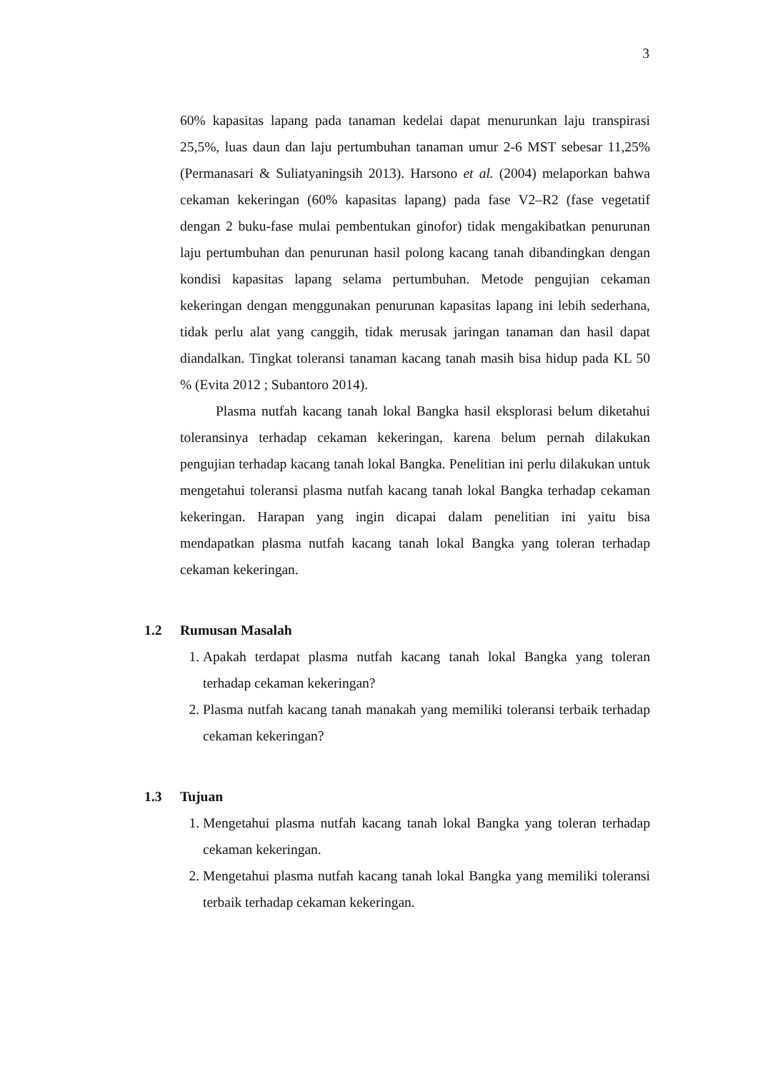3
60% kapasitas lapang pada tanaman kedelai dapat menurunkan laju transpirasi 25,5%, luas daun dan laju pertumbuhan tanaman umur 2-6 MST sebesar 11,25% (Permanasari & Suliatyaningsih 2013). Harsono et al. (2004) melaporkan bahwa cekaman kekeringan (60% kapasitas lapang) pada fase V2–R2 (fase vegetatif dengan 2 buku-fase mulai pembentukan ginofor) tidak mengakibatkan penurunan laju pertumbuhan dan penurunan hasil polong kacang tanah dibandingkan dengan kondisi kapasitas lapang selama pertumbuhan. Metode pengujian cekaman kekeringan dengan menggunakan penurunan kapasitas lapang ini lebih sederhana, tidak perlu alat yang canggih, tidak merusak jaringan tanaman dan hasil dapat diandalkan. Tingkat toleransi tanaman kacang tanah masih bisa hidup pada KL 50 % (Evita 2012 ; Subantoro 2014).
Plasma nutfah kacang tanah lokal Bangka hasil eksplorasi belum diketahui toleransinya terhadap cekaman kekeringan, karena belum pernah dilakukan pengujian terhadap kacang tanah lokal Bangka. Penelitian ini perlu dilakukan untuk mengetahui toleransi plasma nutfah kacang tanah lokal Bangka terhadap cekaman kekeringan. Harapan yang ingin dicapai dalam penelitian ini yaitu bisa mendapatkan plasma nutfah kacang tanah lokal Bangka yang toleran terhadap cekaman kekeringan.
1.2 Rumusan Masalah
1. Apakah terdapat plasma nutfah kacang tanah lokal Bangka yang toleran terhadap cekaman kekeringan?
2. Plasma nutfah kacang tanah manakah yang memiliki toleransi terbaik terhadap cekaman kekeringan?
1.3 Tujuan
1. Mengetahui plasma nutfah kacang tanah lokal Bangka yang toleran terhadap cekaman kekeringan.
2. Mengetahui plasma nutfah kacang tanah lokal Bangka yang memiliki toleransi terbaik terhadap cekaman kekeringan.